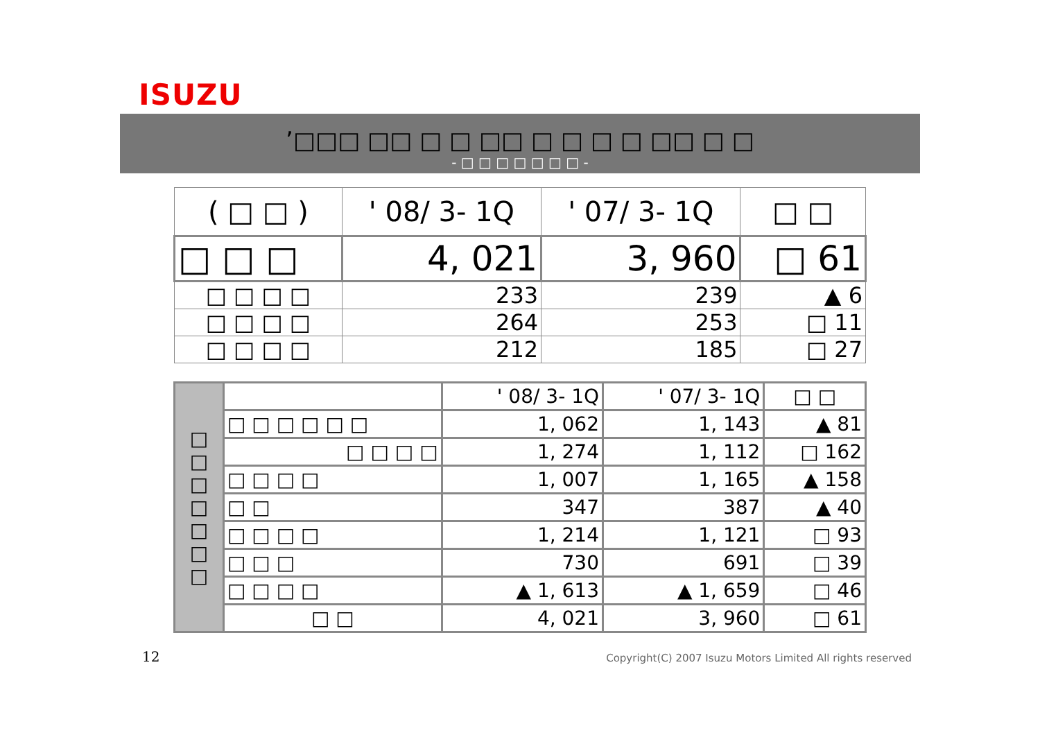ISUZU
’□□□ □□ □ □ □□ □ □ □ □ □□ □ □
- □ □ □ □ □ □ □ -
| ( □ □ ) | ' 08/ 3- 1Q | ' 07/ 3- 1Q | □ □ |
| □ □ □ | 4, 021 | 3, 960 | □ 61 |
| □ □ □ □ | 233 | 239 | ▲ 6 |
| □ □ □ □ | 264 | 253 | □ 11 |
| □ □ □ □ | 212 | 185 | □ 27 |
| □ □ □ □ □ □ □ | | ' 08/ 3- 1Q | ' 07/ 3- 1Q | □ □ |
| | □ □ □ □ □ □ | 1, 062 | 1, 143 | ▲ 81 |
| | □ □ □ □ | 1, 274 | 1, 112 | □ 162 |
| | □ □ □ □ | 1, 007 | 1, 165 | ▲ 158 |
| | □ □ | 347 | 387 | ▲ 40 |
| | □ □ □ □ | 1, 214 | 1, 121 | □ 93 |
| | □ □ □ | 730 | 691 | □ 39 |
| | □ □ □ □ | ▲ 1, 613 | ▲ 1, 659 | □ 46 |
| | □ □ | 4, 021 | 3, 960 | □ 61 |
12
Copyright(C) 2007 Isuzu Motors Limited All rights reserved